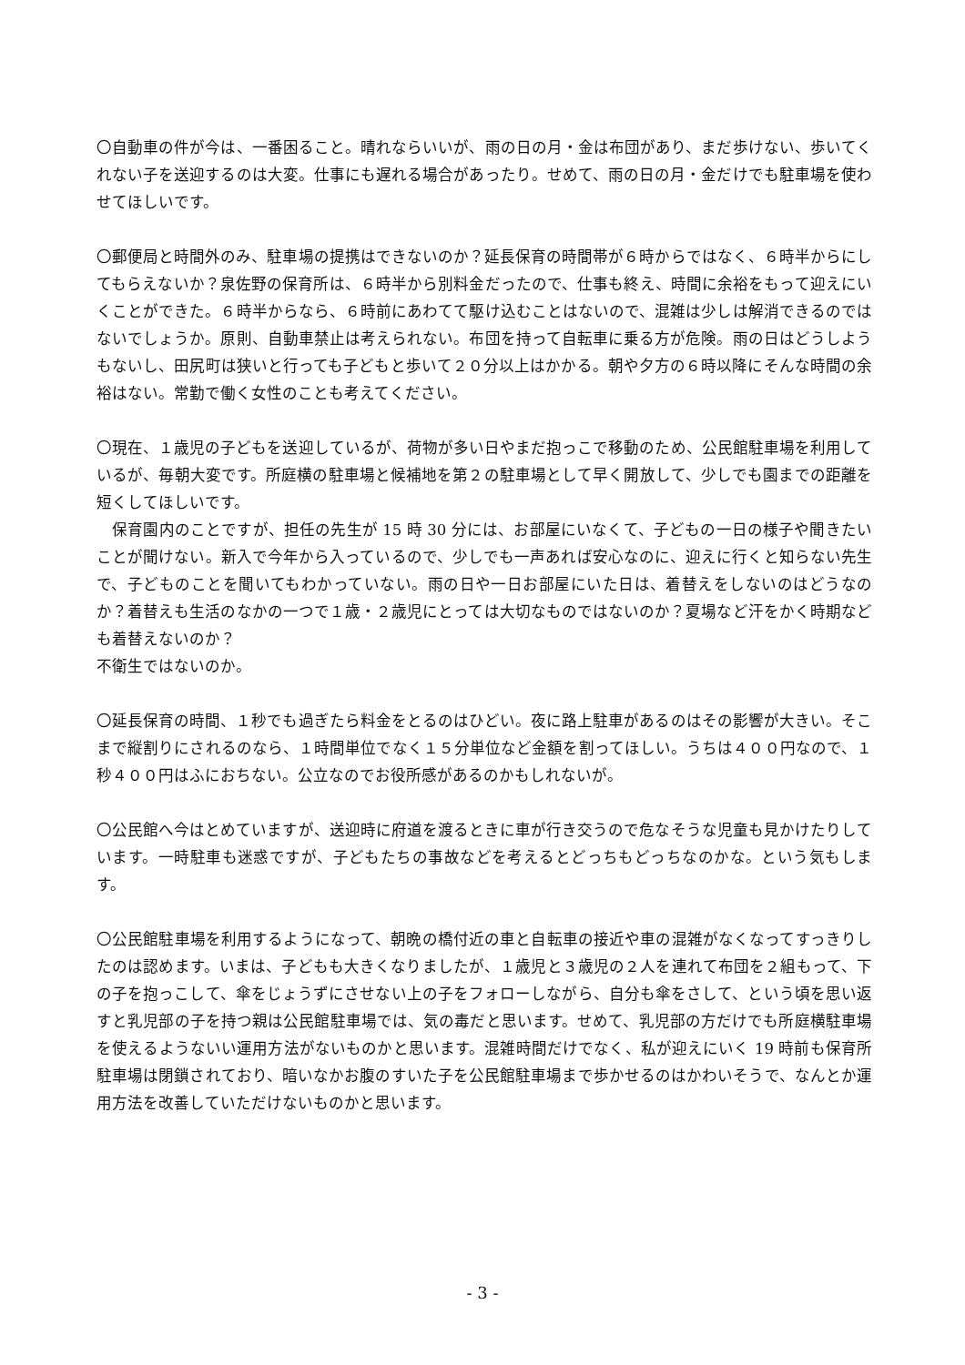〇自動車の件が今は、一番困ること。晴れならいいが、雨の日の月・金は布団があり、まだ歩けない、歩いてくれない子を送迎するのは大変。仕事にも遅れる場合があったり。せめて、雨の日の月・金だけでも駐車場を使わせてほしいです。
〇郵便局と時間外のみ、駐車場の提携はできないのか？延長保育の時間帯が６時からではなく、６時半からにしてもらえないか？泉佐野の保育所は、６時半から別料金だったので、仕事も終え、時間に余裕をもって迎えにいくことができた。６時半からなら、６時前にあわてて駆け込むことはないので、混雑は少しは解消できるのではないでしょうか。原則、自動車禁止は考えられない。布団を持って自転車に乗る方が危険。雨の日はどうしようもないし、田尻町は狭いと行っても子どもと歩いて２０分以上はかかる。朝や夕方の６時以降にそんな時間の余裕はない。常勤で働く女性のことも考えてください。
〇現在、１歳児の子どもを送迎しているが、荷物が多い日やまだ抱っこで移動のため、公民館駐車場を利用しているが、毎朝大変です。所庭横の駐車場と候補地を第２の駐車場として早く開放して、少しでも園までの距離を短くしてほしいです。
　保育園内のことですが、担任の先生が 15 時 30 分には、お部屋にいなくて、子どもの一日の様子や聞きたいことが聞けない。新入で今年から入っているので、少しでも一声あれば安心なのに、迎えに行くと知らない先生で、子どものことを聞いてもわかっていない。雨の日や一日お部屋にいた日は、着替えをしないのはどうなのか？着替えも生活のなかの一つで１歳・２歳児にとっては大切なものではないのか？夏場など汗をかく時期なども着替えないのか？
不衛生ではないのか。
〇延長保育の時間、１秒でも過ぎたら料金をとるのはひどい。夜に路上駐車があるのはその影響が大きい。そこまで縦割りにされるのなら、１時間単位でなく１５分単位など金額を割ってほしい。うちは４００円なので、１秒４００円はふにおちない。公立なのでお役所感があるのかもしれないが。
〇公民館へ今はとめていますが、送迎時に府道を渡るときに車が行き交うので危なそうな児童も見かけたりしています。一時駐車も迷惑ですが、子どもたちの事故などを考えるとどっちもどっちなのかな。という気もします。
〇公民館駐車場を利用するようになって、朝晩の橋付近の車と自転車の接近や車の混雑がなくなってすっきりしたのは認めます。いまは、子どもも大きくなりましたが、１歳児と３歳児の２人を連れて布団を２組もって、下の子を抱っこして、傘をじょうずにさせない上の子をフォローしながら、自分も傘をさして、という頃を思い返すと乳児部の子を持つ親は公民館駐車場では、気の毒だと思います。せめて、乳児部の方だけでも所庭横駐車場を使えるようないい運用方法がないものかと思います。混雑時間だけでなく、私が迎えにいく 19 時前も保育所駐車場は閉鎖されており、暗いなかお腹のすいた子を公民館駐車場まで歩かせるのはかわいそうで、なんとか運用方法を改善していただけないものかと思います。
- 3 -